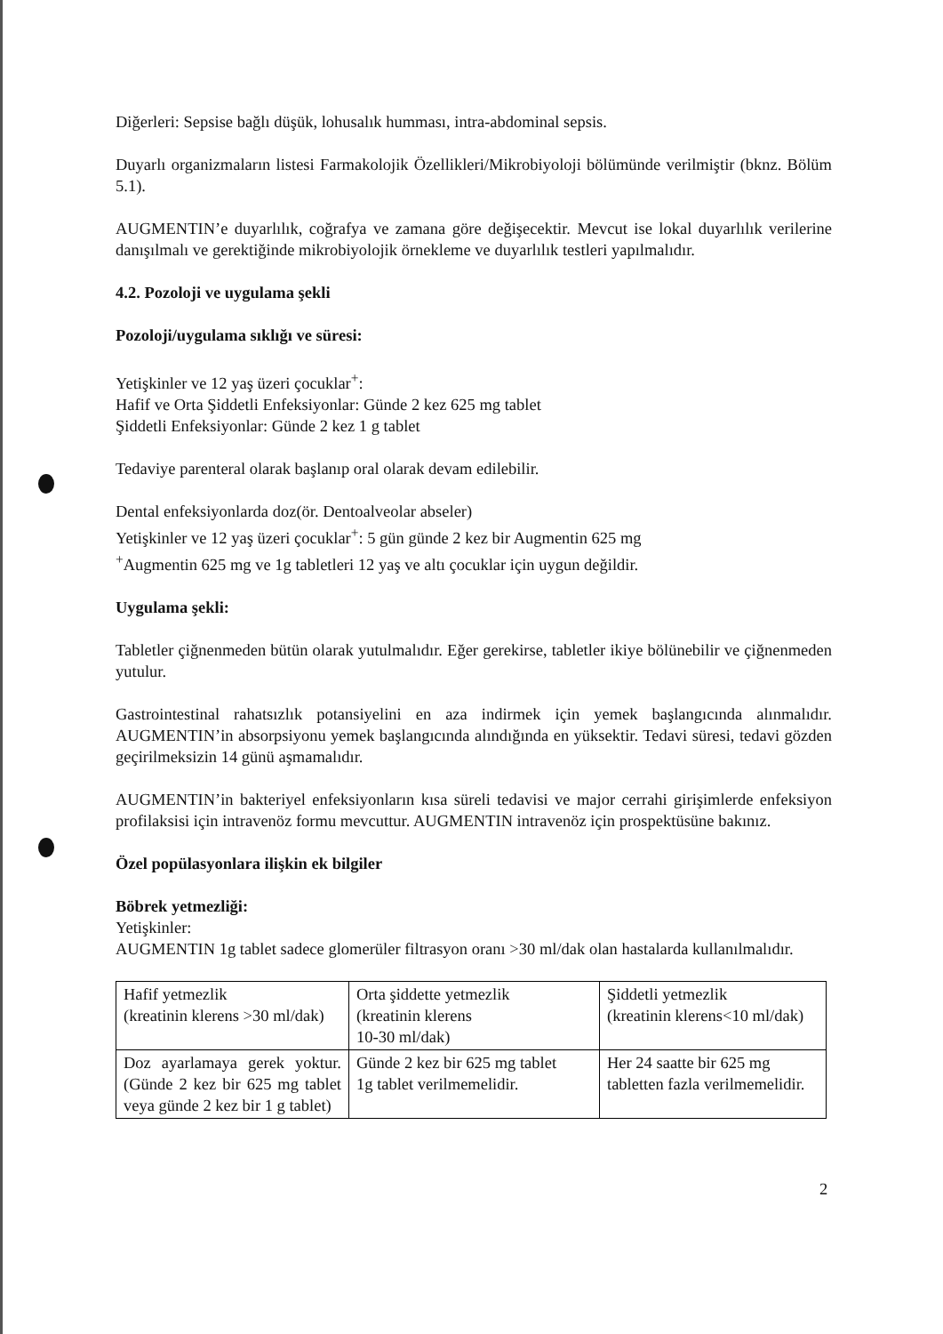Diğerleri: Sepsise bağlı düşük, lohusalık humması, intra-abdominal sepsis.
Duyarlı organizmaların listesi Farmakolojik Özellikleri/Mikrobiyoloji bölümünde verilmiştir (bknz. Bölüm 5.1).
AUGMENTIN’e duyarlılık, coğrafya ve zamana göre değişecektir. Mevcut ise lokal duyarlılık verilerine danışılmalı ve gerektiğinde mikrobiyolojik örnekleme ve duyarlılık testleri yapılmalıdır.
4.2. Pozoloji ve uygulama şekli
Pozoloji/uygulama sıklığı ve süresi:
Yetişkinler ve 12 yaş üzeri çocuklar<sup>+</sup>:
Hafif ve Orta Şiddetli Enfeksiyonlar: Günde 2 kez 625 mg tablet
Şiddetli Enfeksiyonlar: Günde 2 kez 1 g tablet
Tedaviye parenteral olarak başlanıp oral olarak devam edilebilir.
Dental enfeksiyonlarda doz(ör. Dentoalveolar abseler)
Yetişkinler ve 12 yaş üzeri çocuklar<sup>+</sup>: 5 gün günde 2 kez bir Augmentin 625 mg
<sup>+</sup>Augmentin 625 mg ve 1g tabletleri 12 yaş ve altı çocuklar için uygun değildir.
Uygulama şekli:
Tabletler çiğnenmeden bütün olarak yutulmalıdır. Eğer gerekirse, tabletler ikiye bölünebilir ve çiğnenmeden yutulur.
Gastrointestinal rahatsızlık potansiyelini en aza indirmek için yemek başlangıcında alınmalıdır. AUGMENTIN’in absorpsiyonu yemek başlangıcında alındığında en yüksektir. Tedavi süresi, tedavi gözden geçirilmeksizin 14 günü aşmamalıdır.
AUGMENTIN’in bakteriyel enfeksiyonların kısa süreli tedavisi ve major cerrahi girişimlerde enfeksiyon profilaksisi için intravenöz formu mevcuttur. AUGMENTIN intravenöz için prospektüsüne bakınız.
Özel popülasyonlara ilişkin ek bilgiler
Böbrek yetmezliği:
Yetişkinler:
AUGMENTIN 1g tablet sadece glomerüler filtrasyon oranı >30 ml/dak olan hastalarda kullanılmalıdır.
| Hafif yetmezlik (kreatinin klerens >30 ml/dak) | Orta şiddette yetmezlik (kreatinin klerens 10-30 ml/dak) | Şiddetli yetmezlik (kreatinin klerens<10 ml/dak) |
| Doz ayarlamaya gerek yoktur. (Günde 2 kez bir 625 mg tablet veya günde 2 kez bir 1 g tablet) | Günde 2 kez bir 625 mg tablet 1g tablet verilmemelidir. | Her 24 saatte bir 625 mg tabletten fazla verilmemelidir. |
2